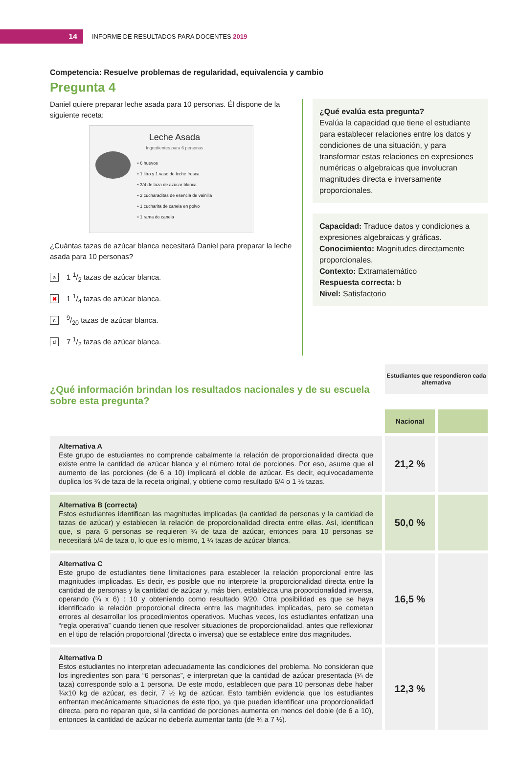14
INFORME DE RESULTADOS PARA DOCENTES 2019
Competencia: Resuelve problemas de regularidad, equivalencia y cambio
Pregunta 4
Daniel quiere preparar leche asada para 10 personas. Él dispone de la siguiente receta:
Leche Asada
Ingredientes para 6 personas
• 6 huevos
• 1 litro y 1 vaso de leche fresca
• 3/4 de taza de azúcar blanca
• 2 cucharaditas de esencia de vainilla
• 1 cucharita de canela en polvo
• 1 rama de canela
¿Cuántas tazas de azúcar blanca necesitará Daniel para preparar la leche asada para 10 personas?
a 1 1/2 tazas de azúcar blanca.
✖ 1 1/4 tazas de azúcar blanca.
c 9/20 tazas de azúcar blanca.
d 7 1/2 tazas de azúcar blanca.
¿Qué evalúa esta pregunta?
Evalúa la capacidad que tiene el estudiante para establecer relaciones entre los datos y condiciones de una situación, y para transformar estas relaciones en expresiones numéricas o algebraicas que involucran magnitudes directa e inversamente proporcionales.
Capacidad: Traduce datos y condiciones a expresiones algebraicas y gráficas.
Conocimiento: Magnitudes directamente proporcionales.
Contexto: Extramatemático
Respuesta correcta: b
Nivel: Satisfactorio
¿Qué información brindan los resultados nacionales y de su escuela sobre esta pregunta?
Estudiantes que respondieron cada alternativa
| | Nacional | |
| Alternativa A Este grupo de estudiantes no comprende cabalmente la relación de proporcionalidad directa que existe entre la cantidad de azúcar blanca y el número total de porciones. Por eso, asume que el aumento de las porciones (de 6 a 10) implicará el doble de azúcar. Es decir, equivocadamente duplica los ¾ de taza de la receta original, y obtiene como resultado 6/4 o 1 ½ tazas. | 21,2 % | |
| Alternativa B (correcta) Estos estudiantes identifican las magnitudes implicadas (la cantidad de personas y la cantidad de tazas de azúcar) y establecen la relación de proporcionalidad directa entre ellas. Así, identifican que, si para 6 personas se requieren ¾ de taza de azúcar, entonces para 10 personas se necesitará 5/4 de taza o, lo que es lo mismo, 1 ¼ tazas de azúcar blanca. | 50,0 % | |
| Alternativa C Este grupo de estudiantes tiene limitaciones para establecer la relación proporcional entre las magnitudes implicadas. Es decir, es posible que no interprete la proporcionalidad directa entre la cantidad de personas y la cantidad de azúcar y, más bien, establezca una proporcionalidad inversa, operando (¾ x 6) : 10 y obteniendo como resultado 9/20. Otra posibilidad es que se haya identificado la relación proporcional directa entre las magnitudes implicadas, pero se cometan errores al desarrollar los procedimientos operativos. Muchas veces, los estudiantes enfatizan una “regla operativa” cuando tienen que resolver situaciones de proporcionalidad, antes que reflexionar en el tipo de relación proporcional (directa o inversa) que se establece entre dos magnitudes. | 16,5 % | |
| Alternativa D Estos estudiantes no interpretan adecuadamente las condiciones del problema. No consideran que los ingredientes son para “6 personas”, e interpretan que la cantidad de azúcar presentada (¾ de taza) corresponde solo a 1 persona. De este modo, establecen que para 10 personas debe haber ¾x10 kg de azúcar, es decir, 7 ½ kg de azúcar. Esto también evidencia que los estudiantes enfrentan mecánicamente situaciones de este tipo, ya que pueden identificar una proporcionalidad directa, pero no reparan que, si la cantidad de porciones aumenta en menos del doble (de 6 a 10), entonces la cantidad de azúcar no debería aumentar tanto (de ¾ a 7 ½). | 12,3 % | |